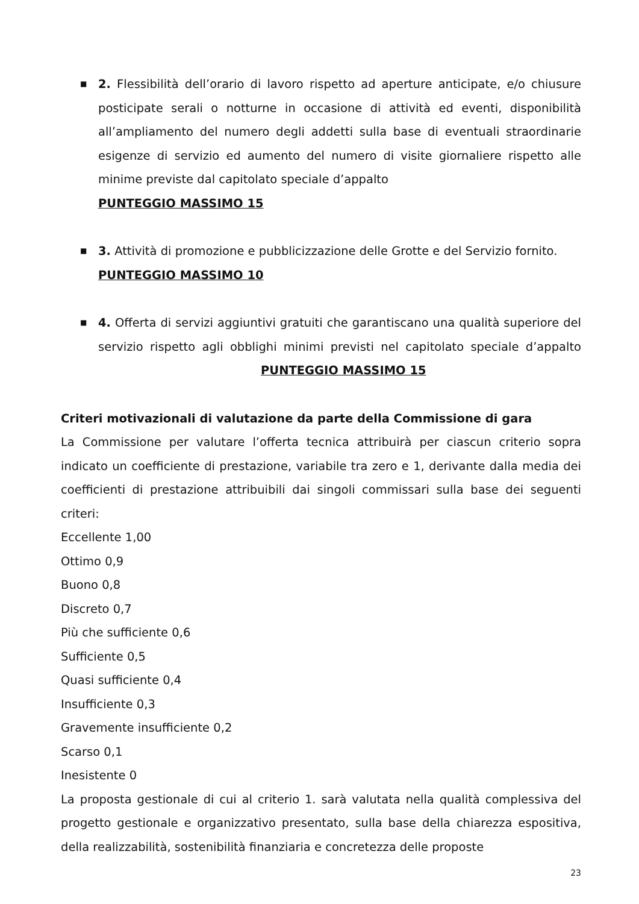■
2. Flessibilità dell’orario di lavoro rispetto ad aperture anticipate, e/o chiusure posticipate serali o notturne in occasione di attività ed eventi, disponibilità all’ampliamento del numero degli addetti sulla base di eventuali straordinarie esigenze di servizio ed aumento del numero di visite giornaliere rispetto alle minime previste dal capitolato speciale d’appalto
PUNTEGGIO MASSIMO 15
■
3. Attività di promozione e pubblicizzazione delle Grotte e del Servizio fornito.
PUNTEGGIO MASSIMO 10
■
4. Offerta di servizi aggiuntivi gratuiti che garantiscano una qualità superiore del servizio rispetto agli obblighi minimi previsti nel capitolato speciale d’appalto PUNTEGGIO MASSIMO 15
Criteri motivazionali di valutazione da parte della Commissione di gara
La Commissione per valutare l’offerta tecnica attribuirà per ciascun criterio sopra indicato un coefficiente di prestazione, variabile tra zero e 1, derivante dalla media dei coefficienti di prestazione attribuibili dai singoli commissari sulla base dei seguenti criteri:
Eccellente 1,00
Ottimo 0,9
Buono 0,8
Discreto 0,7
Più che sufficiente 0,6
Sufficiente 0,5
Quasi sufficiente 0,4
Insufficiente 0,3
Gravemente insufficiente 0,2
Scarso 0,1
Inesistente 0
La proposta gestionale di cui al criterio 1. sarà valutata nella qualità complessiva del progetto gestionale e organizzativo presentato, sulla base della chiarezza espositiva, della realizzabilità, sostenibilità finanziaria e concretezza delle proposte
23